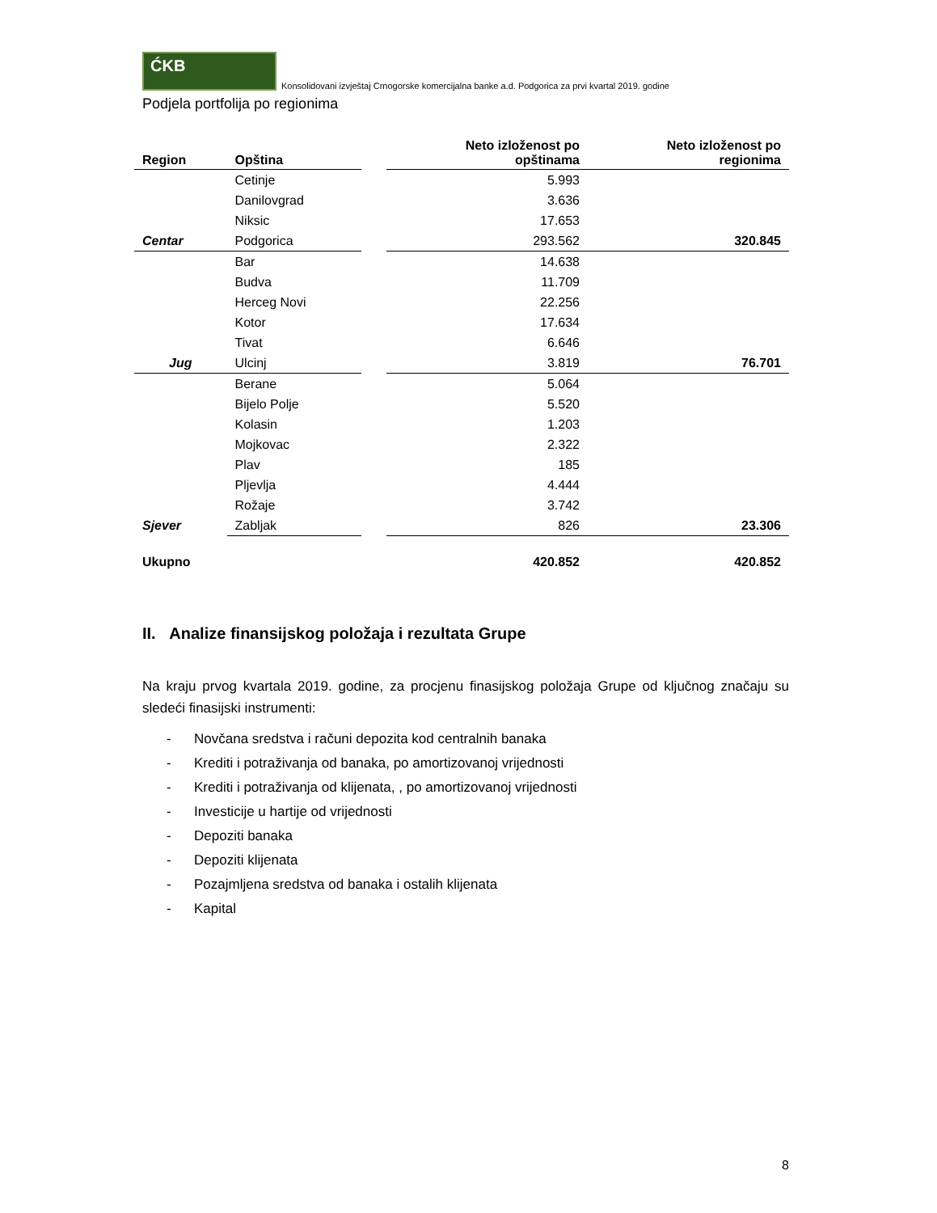ĆKB
Konsolidovani izvještaj Crnogorske komercijalna banke a.d. Podgorica za prvi kvartal 2019. godine
Podjela portfolija po regionima
| Region | Opština | | Neto izloženost po opštinama | Neto izloženost po regionima |
| --- | --- | --- | --- | --- |
| | Cetinje | | 5.993 | |
| | Danilovgrad | | 3.636 | |
| | Niksic | | 17.653 | |
| Centar | Podgorica | | 293.562 | 320.845 |
| | Bar | | 14.638 | |
| | Budva | | 11.709 | |
| | Herceg Novi | | 22.256 | |
| | Kotor | | 17.634 | |
| | Tivat | | 6.646 | |
| Jug | Ulcinj | | 3.819 | 76.701 |
| | Berane | | 5.064 | |
| | Bijelo Polje | | 5.520 | |
| | Kolasin | | 1.203 | |
| | Mojkovac | | 2.322 | |
| | Plav | | 185 | |
| | Pljevlja | | 4.444 | |
| | Rožaje | | 3.742 | |
| Sjever | Zabljak | | 826 | 23.306 |
| Ukupno | | | 420.852 | 420.852 |
II. Analize finansijskog položaja i rezultata Grupe
Na kraju prvog kvartala 2019. godine, za procjenu finasijskog položaja Grupe od ključnog značaju su sledeći finasijski instrumenti:
- Novčana sredstva i računi depozita kod centralnih banaka
- Krediti i potraživanja od banaka, po amortizovanoj vrijednosti
- Krediti i potraživanja od klijenata, , po amortizovanoj vrijednosti
- Investicije u hartije od vrijednosti
- Depoziti banaka
- Depoziti klijenata
- Pozajmljena sredstva od banaka i ostalih klijenata
- Kapital
8